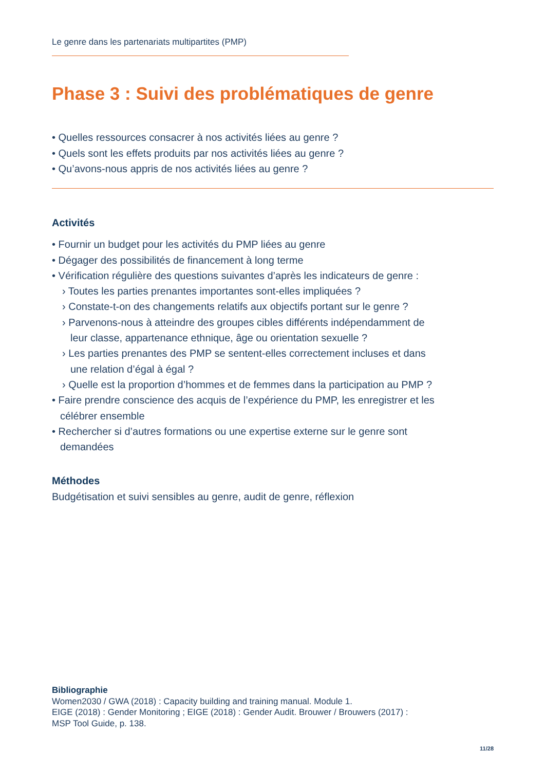Le genre dans les partenariats multipartites (PMP)
Phase 3 : Suivi des problématiques de genre
• Quelles ressources consacrer à nos activités liées au genre ?
• Quels sont les effets produits par nos activités liées au genre ?
• Qu’avons-nous appris de nos activités liées au genre ?
Activités
• Fournir un budget pour les activités du PMP liées au genre
• Dégager des possibilités de financement à long terme
• Vérification régulière des questions suivantes d’après les indicateurs de genre :
› Toutes les parties prenantes importantes sont-elles impliquées ?
› Constate-t-on des changements relatifs aux objectifs portant sur le genre ?
› Parvenons-nous à atteindre des groupes cibles différents indépendamment de
leur classe, appartenance ethnique, âge ou orientation sexuelle ?
› Les parties prenantes des PMP se sentent-elles correctement incluses et dans
une relation d’égal à égal ?
› Quelle est la proportion d’hommes et de femmes dans la participation au PMP ?
• Faire prendre conscience des acquis de l’expérience du PMP, les enregistrer et les
célébrer ensemble
• Rechercher si d’autres formations ou une expertise externe sur le genre sont
demandées
Méthodes
Budgétisation et suivi sensibles au genre, audit de genre, réflexion
Bibliographie
Women2030 / GWA (2018) : Capacity building and training manual. Module 1.
EIGE (2018) : Gender Monitoring ; EIGE (2018) : Gender Audit. Brouwer / Brouwers (2017) :
MSP Tool Guide, p. 138.
11/28